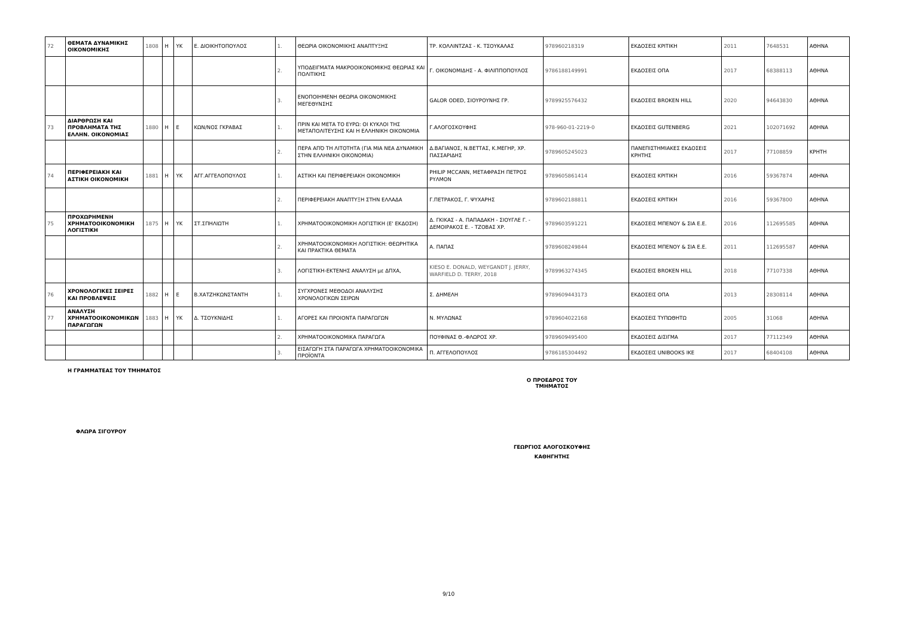| 72 | ΘΕΜΑΤΑ ΔΥΝΑΜΙΚΗΣ ΟΙΚΟΝΟΜΙΚΗΣ | 1808 | Η | ΥΚ | Ε. ΔΙΟΙΚΗΤΟΠΟΥΛΟΣ | 1. | ΘΕΩΡΙΑ ΟΙΚΟΝΟΜΙΚΗΣ ΑΝΑΠΤΥΞΗΣ | ΤΡ. ΚΟΛΛΙΝΤΖΑΣ - Κ. ΤΣΟΥΚΑΛΑΣ | 978960218319 | ΕΚΔΟΣΕΙΣ ΚΡΙΤΙΚΗ | 2011 | 7648531 | ΑΘΗΝΑ |
| | | | | | | 2. | ΥΠΟΔΕΙΓΜΑΤΑ ΜΑΚΡΟΟΙΚΟΝΟΜΙΚΗΣ ΘΕΩΡΙΑΣ ΚΑΙ ΠΟΛΙΤΙΚΗΣ | Γ. ΟΙΚΟΝΟΜΙΔΗΣ - Α. ΦΙΛΙΠΠΟΠΟΥΛΟΣ | 9786188149991 | ΕΚΔΟΣΕΙΣ ΟΠΑ | 2017 | 68388113 | ΑΘΗΝΑ |
| | | | | | | 3. | ΕΝΟΠΟΙΗΜΕΝΗ ΘΕΩΡΙΑ ΟΙΚΟΝΟΜΙΚΗΣ ΜΕΓΕΘΥΝΣΗΣ | GALOR ODED, ΣΙΟΥΡΟΥΝΗΣ ΓΡ. | 9789925576432 | ΕΚΔΟΣΕΙΣ BROKEN HILL | 2020 | 94643830 | ΑΘΗΝΑ |
| 73 | ΔΙΑΡΘΡΩΣΗ ΚΑΙ ΠΡΟΒΛΗΜΑΤΑ ΤΗΣ ΕΛΛΗΝ. ΟΙΚΟΝΟΜΙΑΣ | 1880 | Η | Ε | ΚΩΝ/ΝΟΣ ΓΚΡΑΒΑΣ | 1. | ΠΡΙΝ ΚΑΙ ΜΕΤΑ ΤΟ ΕΥΡΩ: ΟΙ ΚΥΚΛΟΙ ΤΗΣ ΜΕΤΑΠΟΛΙΤΕΥΣΗΣ ΚΑΙ Η ΕΛΛΗΝΙΚΗ ΟΙΚΟΝΟΜΙΑ | Γ.ΑΛΟΓΟΣΚΟΥΦΗΣ | 978-960-01-2219-0 | ΕΚΔΟΣΕΙΣ GUTENBERG | 2021 | 102071692 | ΑΘΗΝΑ |
| | | | | | | 2. | ΠΕΡΑ ΑΠΌ ΤΗ ΛΙΤΟΤΗΤΑ (ΓΙΑ ΜΙΑ ΝΕΑ ΔΥΝΑΜΙΚΗ ΣΤΗΝ ΕΛΛΗΝΙΚΗ ΟΙΚΟΝΟΜΙΑ) | Δ.ΒΑΓΙΑΝΟΣ, Ν.ΒΕΤΤΑΣ, Κ.ΜΕΓΗΡ, ΧΡ. ΠΑΣΣΑΡΙΔΗΣ | 9789605245023 | ΠΑΝΕΠΙΣΤΗΜΙΑΚΕΣ ΕΚΔΟΣΕΙΣ ΚΡΗΤΗΣ | 2017 | 77108859 | ΚΡΗΤΗ |
| 74 | ΠΕΡΙΦΕΡΕΙΑΚΗ ΚΑΙ ΑΣΤΙΚΗ ΟΙΚΟΝΟΜΙΚΗ | 1881 | Η | ΥΚ | ΑΓΓ.ΑΓΓΕΛΟΠΟΥΛΟΣ | 1. | ΑΣΤΙΚΗ ΚΑΙ ΠΕΡΙΦΕΡΕΙΑΚΗ ΟΙΚΟΝΟΜΙΚΗ | PHILIP MCCANN, ΜΕΤΑΦΡΑΣΗ ΠΕΤΡΟΣ ΡΥΛΜΟΝ | 9789605861414 | ΕΚΔΟΣΕΙΣ ΚΡΙΤΙΚΗ | 2016 | 59367874 | ΑΘΗΝΑ |
| | | | | | | 2. | ΠΕΡΙΦΕΡΕΙΑΚΗ ΑΝΑΠΤΥΞΗ ΣΤΗΝ ΕΛΛΑΔΑ | Γ.ΠΕΤΡΑΚΟΣ, Γ. ΨΥΧΑΡΗΣ | 9789602188811 | ΕΚΔΟΣΕΙΣ ΚΡΙΤΙΚΗ | 2016 | 59367800 | ΑΘΗΝΑ |
| 75 | ΠΡΟΧΩΡΗΜΕΝΗ ΧΡΗΜΑΤΟΟΙΚΟΝΟΜΙΚΗ ΛΟΓΙΣΤΙΚΗ | 1875 | Η | ΥΚ | ΣΤ.ΣΠΗΛΙΩΤΗ | 1. | ΧΡΗΜΑΤΟΟΙΚΟΝΟΜΙΚΗ ΛΟΓΙΣΤΙΚΗ (Ε' ΕΚΔΟΣΗ) | Δ. ΓΚΙΚΑΣ - Α. ΠΑΠΑΔΑΚΗ - ΣΙΟΥΓΛΕ Γ. - ΔΕΜΟΙΡΑΚΟΣ Ε. - ΤΖΟΒΑΣ ΧΡ. | 9789603591221 | ΕΚΔΟΣΕΙΣ ΜΠΕΝΟΥ & ΣΙΑ Ε.Ε. | 2016 | 112695585 | ΑΘΗΝΑ |
| | | | | | | 2. | ΧΡΗΜΑΤΟΟΙΚΟΝΟΜΙΚΗ ΛΟΓΙΣΤΙΚΗ: ΘΕΩΡΗΤΙΚΑ ΚΑΙ ΠΡΑΚΤΙΚΑ ΘΕΜΑΤΑ | Α. ΠΑΠΑΣ | 9789608249844 | ΕΚΔΟΣΕΙΣ ΜΠΕΝΟΥ & ΣΙΑ Ε.Ε. | 2011 | 112695587 | ΑΘΗΝΑ |
| | | | | | | 3. | ΛΟΓΙΣΤΙΚΗ-ΕΚΤΕΝΗΣ ΑΝΑΛΥΣΗ με ΔΠΧΑ, | KIESO E. DONALD, WEYGANDT J. JERRY, WARFIELD D. TERRY, 2018 | 9789963274345 | ΕΚΔΟΣΕΙΣ BROKEN HILL | 2018 | 77107338 | ΑΘΗΝΑ |
| 76 | ΧΡΟΝΟΛΟΓΙΚΕΣ ΣΕΙΡΕΣ ΚΑΙ ΠΡΟΒΛΕΨΕΙΣ | 1882 | Η | Ε | Β.ΧΑΤΖΗΚΩΝΣΤΑΝΤΗ | 1. | ΣΥΓΧΡΟΝΕΣ ΜΕΘΟΔΟΙ ΑΝΑΛΥΣΗΣ ΧΡΟΝΟΛΟΓΙΚΩΝ ΣΕΙΡΩΝ | Σ. ΔΗΜΕΛΗ | 9789609443173 | ΕΚΔΟΣΕΙΣ ΟΠΑ | 2013 | 28308114 | ΑΘΗΝΑ |
| 77 | ΑΝΑΛΥΣΗ ΧΡΗΜΑΤΟΟΙΚΟΝΟΜΙΚΩΝ ΠΑΡΑΓΩΓΩΝ | 1883 | Η | ΥΚ | Δ. ΤΣΟΥΚΝΙΔΗΣ | 1. | ΑΓΟΡΕΣ ΚΑΙ ΠΡΟΙΟΝΤΑ ΠΑΡΑΓΩΓΩΝ | Ν. ΜΥΛΩΝΑΣ | 9789604022168 | ΕΚΔΟΣΕΙΣ ΤΥΠΩΘΗΤΩ | 2005 | 31068 | ΑΘΗΝΑ |
| | | | | | | 2. | ΧΡΗΜΑΤΟΟΙΚΟΝΟΜΙΚΑ ΠΑΡΑΓΩΓΑ | ΠΟΥΦΙΝΑΣ Θ.-ΦΛΩΡΟΣ ΧΡ. | 9789609495400 | ΕΚΔΟΣΕΙΣ ΔΙΣΙΓΜΑ | 2017 | 77112349 | ΑΘΗΝΑ |
| | | | | | | 3. | ΕΙΣΑΓΩΓΗ ΣΤΑ ΠΑΡΑΓΩΓΑ ΧΡΗΜΑΤΟΟΙΚΟΝΟΜΙΚΑ ΠΡΟΪΟΝΤΑ | Π. ΑΓΓΕΛΟΠΟΥΛΟΣ | 9786185304492 | ΕΚΔΟΣΕΙΣ UNIBOOKS IKE | 2017 | 68404108 | ΑΘΗΝΑ |
Η ΓΡΑΜΜΑΤΕΑΣ ΤΟΥ ΤΜΗΜΑΤΟΣ
ΦΛΩΡΑ ΣΙΓΟΥΡΟΥ
Ο ΠΡΟΕΔΡΟΣ ΤΟΥ ΤΜΗΜΑΤΟΣ
ΓΕΩΡΓΙΟΣ ΑΛΟΓΟΣΚΟΥΦΗΣ
ΚΑΘΗΓΗΤΗΣ
9/10